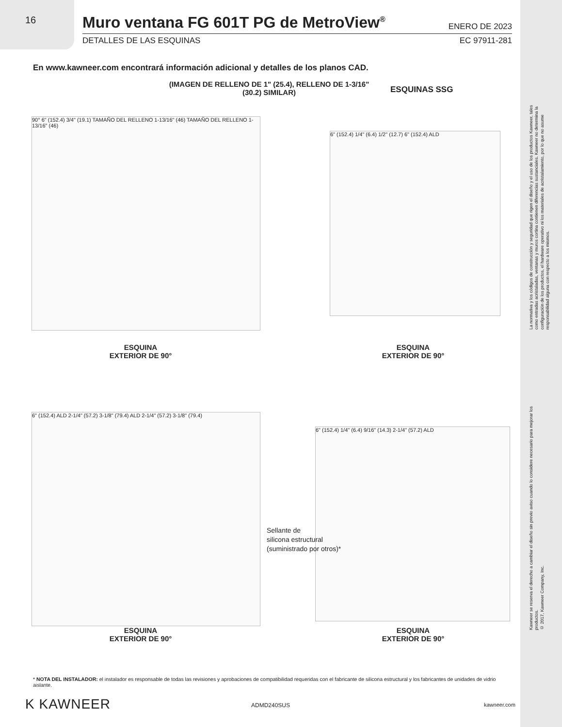16
Muro ventana FG 601T PG de MetroView<sup>®</sup>
ENERO DE 2023
DETALLES DE LAS ESQUINAS EC 97911-281
En www.kawneer.com encontrará información adicional y detalles de los planos CAD.
(IMAGEN DE RELLENO DE 1" (25.4), RELLENO DE 1-3/16" (30.2) SIMILAR)
ESQUINAS SSG
90° 6" (152.4) 3/4" (19.1) TAMAÑO DEL RELLENO 1-13/16" (46) TAMAÑO DEL RELLENO 1-13/16" (46)
6" (152.4) 1/4" (6.4) 1/2" (12.7) 6" (152.4) ALD
ESQUINA
EXTERIOR DE 90°
ESQUINA
EXTERIOR DE 90°
6" (152.4) ALD 2-1/4" (57.2) 3-1/8" (79.4) ALD 2-1/4" (57.2) 3-1/8" (79.4)
6" (152.4) 1/4" (6.4) 9/16" (14.3) 2-1/4" (57.2) ALD
Sellante de
silicona estructural
(suministrado por otros)*
ESQUINA
EXTERIOR DE 90°
ESQUINA
EXTERIOR DE 90°
* NOTA DEL INSTALADOR: el instalador es responsable de todas las revisiones y aprobaciones de compatibilidad requeridas con el fabricante de silicona estructural y los fabricantes de unidades de vidrio aislante.
K KAWNEER ADMD240SUS kawneer.com
La normativa y los códigos de construcción y seguridad que rigen el diseño y el uso de los productos Kawneer, tales como entradas acristaladas, ventanas y muros cortina contienen diferencias sustanciales. Kawneer no determina la configuración de los productos, el hardware operativo ni los materiales de acristalamiento, por lo que no asume responsabilidad alguna con respecto a los mismos.
Kawneer se reserva el derecho a cambiar el diseño sin previo aviso cuando lo considere necesario para mejorar los productos.
© 2017, Kawneer Company, Inc.